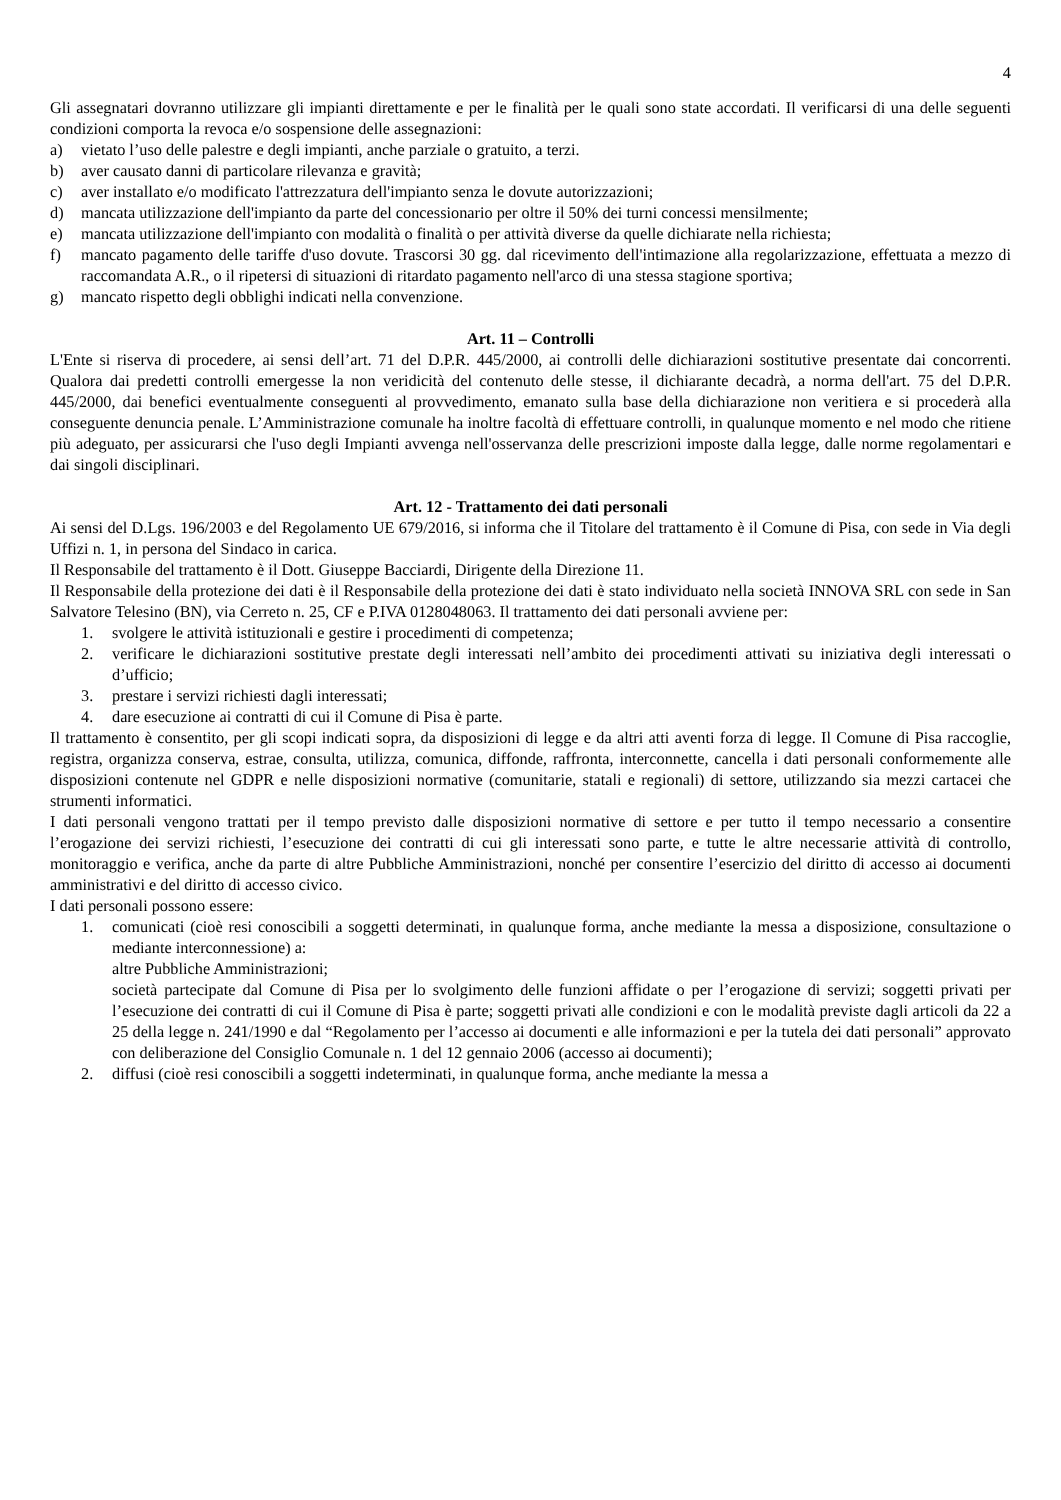4
Gli assegnatari dovranno utilizzare gli impianti direttamente e per le finalità per le quali sono state accordati. Il verificarsi di una delle seguenti condizioni comporta la revoca e/o sospensione delle assegnazioni:
a) vietato l’uso delle palestre e degli impianti, anche parziale o gratuito, a terzi.
b) aver causato danni di particolare rilevanza e gravità;
c) aver installato e/o modificato l'attrezzatura dell'impianto senza le dovute autorizzazioni;
d) mancata utilizzazione dell'impianto da parte del concessionario per oltre il 50% dei turni concessi mensilmente;
e) mancata utilizzazione dell'impianto con modalità o finalità o per attività diverse da quelle dichiarate nella richiesta;
f) mancato pagamento delle tariffe d'uso dovute. Trascorsi 30 gg. dal ricevimento dell'intimazione alla regolarizzazione, effettuata a mezzo di raccomandata A.R., o il ripetersi di situazioni di ritardato pagamento nell'arco di una stessa stagione sportiva;
g) mancato rispetto degli obblighi indicati nella convenzione.
Art. 11 – Controlli
L'Ente si riserva di procedere, ai sensi dell’art. 71 del D.P.R. 445/2000, ai controlli delle dichiarazioni sostitutive presentate dai concorrenti. Qualora dai predetti controlli emergesse la non veridicità del contenuto delle stesse, il dichiarante decadrà, a norma dell'art. 75 del D.P.R. 445/2000, dai benefici eventualmente conseguenti al provvedimento, emanato sulla base della dichiarazione non veritiera e si procederà alla conseguente denuncia penale. L’Amministrazione comunale ha inoltre facoltà di effettuare controlli, in qualunque momento e nel modo che ritiene più adeguato, per assicurarsi che l'uso degli Impianti avvenga nell'osservanza delle prescrizioni imposte dalla legge, dalle norme regolamentari e dai singoli disciplinari.
Art. 12 - Trattamento dei dati personali
Ai sensi del D.Lgs. 196/2003 e del Regolamento UE 679/2016, si informa che il Titolare del trattamento è il Comune di Pisa, con sede in Via degli Uffizi n. 1, in persona del Sindaco in carica.
Il Responsabile del trattamento è il Dott. Giuseppe Bacciardi, Dirigente della Direzione 11.
Il Responsabile della protezione dei dati è il Responsabile della protezione dei dati è stato individuato nella società INNOVA SRL con sede in San Salvatore Telesino (BN), via Cerreto n. 25, CF e P.IVA 0128048063. Il trattamento dei dati personali avviene per:
1. svolgere le attività istituzionali e gestire i procedimenti di competenza;
2. verificare le dichiarazioni sostitutive prestate degli interessati nell’ambito dei procedimenti attivati su iniziativa degli interessati o d’ufficio;
3. prestare i servizi richiesti dagli interessati;
4. dare esecuzione ai contratti di cui il Comune di Pisa è parte.
Il trattamento è consentito, per gli scopi indicati sopra, da disposizioni di legge e da altri atti aventi forza di legge. Il Comune di Pisa raccoglie, registra, organizza conserva, estrae, consulta, utilizza, comunica, diffonde, raffronta, interconnette, cancella i dati personali conformemente alle disposizioni contenute nel GDPR e nelle disposizioni normative (comunitarie, statali e regionali) di settore, utilizzando sia mezzi cartacei che strumenti informatici.
I dati personali vengono trattati per il tempo previsto dalle disposizioni normative di settore e per tutto il tempo necessario a consentire l’erogazione dei servizi richiesti, l’esecuzione dei contratti di cui gli interessati sono parte, e tutte le altre necessarie attività di controllo, monitoraggio e verifica, anche da parte di altre Pubbliche Amministrazioni, nonché per consentire l’esercizio del diritto di accesso ai documenti amministrativi e del diritto di accesso civico.
I dati personali possono essere:
1. comunicati (cioè resi conoscibili a soggetti determinati, in qualunque forma, anche mediante la messa a disposizione, consultazione o mediante interconnessione) a:
altre Pubbliche Amministrazioni;
società partecipate dal Comune di Pisa per lo svolgimento delle funzioni affidate o per l’erogazione di servizi; soggetti privati per l’esecuzione dei contratti di cui il Comune di Pisa è parte; soggetti privati alle condizioni e con le modalità previste dagli articoli da 22 a 25 della legge n. 241/1990 e dal “Regolamento per l’accesso ai documenti e alle informazioni e per la tutela dei dati personali” approvato con deliberazione del Consiglio Comunale n. 1 del 12 gennaio 2006 (accesso ai documenti);
2. diffusi (cioè resi conoscibili a soggetti indeterminati, in qualunque forma, anche mediante la messa a